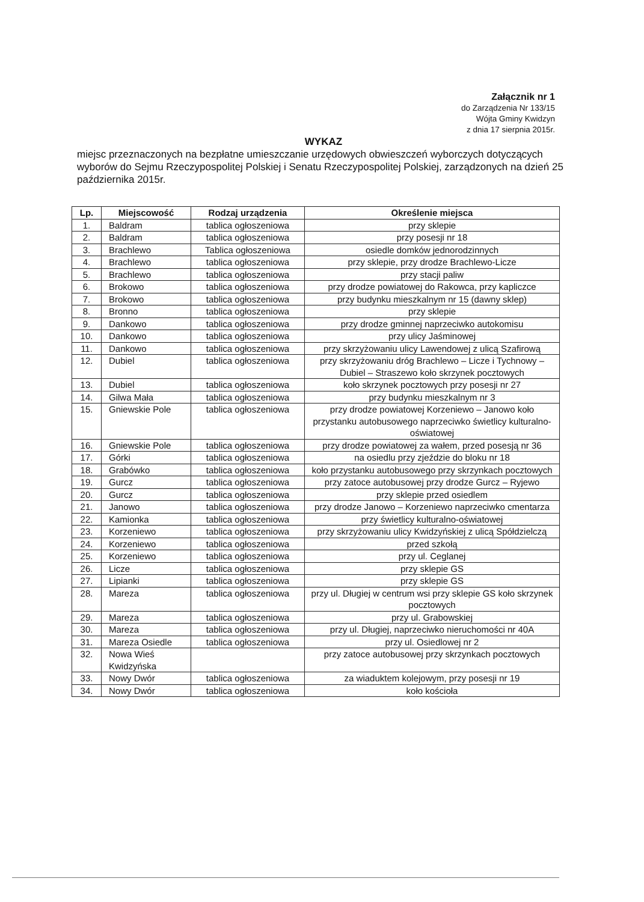Załącznik nr 1
do Zarządzenia Nr 133/15
Wójta Gminy Kwidzyn
z dnia 17 sierpnia 2015r.
WYKAZ
miejsc przeznaczonych na bezpłatne umieszczanie urzędowych obwieszczeń wyborczych dotyczących wyborów do Sejmu Rzeczypospolitej Polskiej i Senatu Rzeczypospolitej Polskiej, zarządzonych na dzień 25 października 2015r.
| Lp. | Miejscowość | Rodzaj urządzenia | Określenie miejsca |
| --- | --- | --- | --- |
| 1. | Baldram | tablica ogłoszeniowa | przy sklepie |
| 2. | Baldram | tablica ogłoszeniowa | przy posesji nr 18 |
| 3. | Brachlewo | Tablica ogłoszeniowa | osiedle domków jednorodzinnych |
| 4. | Brachlewo | tablica ogłoszeniowa | przy sklepie, przy drodze Brachlewo-Licze |
| 5. | Brachlewo | tablica ogłoszeniowa | przy stacji paliw |
| 6. | Brokowo | tablica ogłoszeniowa | przy drodze powiatowej do Rakowca, przy kapliczce |
| 7. | Brokowo | tablica ogłoszeniowa | przy budynku mieszkalnym nr 15 (dawny sklep) |
| 8. | Bronno | tablica ogłoszeniowa | przy sklepie |
| 9. | Dankowo | tablica ogłoszeniowa | przy drodze gminnej naprzeciwko autokomisu |
| 10. | Dankowo | tablica ogłoszeniowa | przy ulicy Jaśminowej |
| 11. | Dankowo | tablica ogłoszeniowa | przy skrzyżowaniu ulicy Lawendowej z ulicą Szafirową |
| 12. | Dubiel | tablica ogłoszeniowa | przy skrzyżowaniu dróg Brachlewo – Licze i Tychnowy – Dubiel – Straszewo koło skrzynek pocztowych |
| 13. | Dubiel | tablica ogłoszeniowa | koło skrzynek pocztowych przy posesji nr 27 |
| 14. | Gilwa Mała | tablica ogłoszeniowa | przy budynku mieszkalnym nr 3 |
| 15. | Gniewskie Pole | tablica ogłoszeniowa | przy drodze powiatowej Korzeniewo – Janowo koło przystanku autobusowego naprzeciwko świetlicy kulturalno-oświatowej |
| 16. | Gniewskie Pole | tablica ogłoszeniowa | przy drodze powiatowej za wałem, przed posesją nr 36 |
| 17. | Górki | tablica ogłoszeniowa | na osiedlu przy zjeździe do bloku nr 18 |
| 18. | Grabówko | tablica ogłoszeniowa | koło przystanku autobusowego przy skrzynkach pocztowych |
| 19. | Gurcz | tablica ogłoszeniowa | przy zatoce autobusowej przy drodze Gurcz – Ryjewo |
| 20. | Gurcz | tablica ogłoszeniowa | przy sklepie przed osiedlem |
| 21. | Janowo | tablica ogłoszeniowa | przy drodze Janowo – Korzeniewo naprzeciwko cmentarza |
| 22. | Kamionka | tablica ogłoszeniowa | przy świetlicy kulturalno-oświatowej |
| 23. | Korzeniewo | tablica ogłoszeniowa | przy skrzyżowaniu ulicy Kwidzyńskiej z ulicą Spółdzielczą |
| 24. | Korzeniewo | tablica ogłoszeniowa | przed szkołą |
| 25. | Korzeniewo | tablica ogłoszeniowa | przy ul. Ceglanej |
| 26. | Licze | tablica ogłoszeniowa | przy sklepie GS |
| 27. | Lipianki | tablica ogłoszeniowa | przy sklepie GS |
| 28. | Mareza | tablica ogłoszeniowa | przy ul. Długiej w centrum wsi przy sklepie GS koło skrzynek pocztowych |
| 29. | Mareza | tablica ogłoszeniowa | przy ul. Grabowskiej |
| 30. | Mareza | tablica ogłoszeniowa | przy ul. Długiej, naprzeciwko nieruchomości nr 40A |
| 31. | Mareza Osiedle | tablica ogłoszeniowa | przy ul. Osiedlowej nr 2 |
| 32. | Nowa Wieś Kwidzyńska | | przy zatoce autobusowej przy skrzynkach pocztowych |
| 33. | Nowy Dwór | tablica ogłoszeniowa | za wiaduktem kolejowym, przy posesji nr 19 |
| 34. | Nowy Dwór | tablica ogłoszeniowa | koło kościoła |